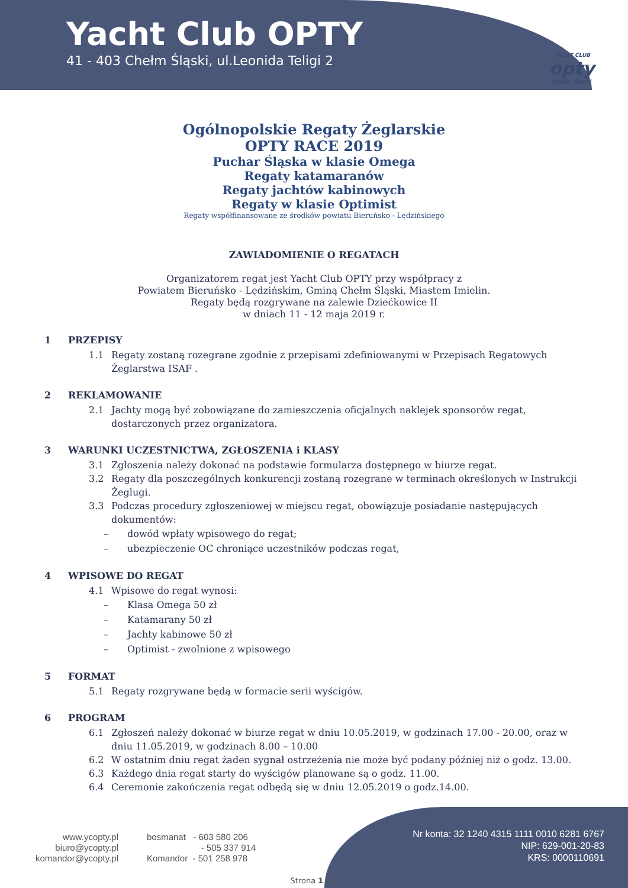Yacht Club OPTY
41 - 403 Chełm Śląski, ul.Leonida Teligi 2
YACHT CLUB
opty
Chełm Śląski
Ogólnopolskie Regaty Żeglarskie
OPTY RACE 2019
Puchar Śląska w klasie Omega
Regaty katamaranów
Regaty jachtów kabinowych
Regaty w klasie Optimist
Regaty współfinansowane ze środków powiatu Bieruńsko - Lędzińskiego
ZAWIADOMIENIE O REGATACH
Organizatorem regat jest Yacht Club OPTY przy współpracy z
Powiatem Bieruńsko - Lędzińskim, Gminą Chełm Śląski, Miastem Imielin.
Regaty będą rozgrywane na zalewie Dziećkowice II
w dniach 11 - 12 maja 2019 r.
1 PRZEPISY
1.1 Regaty zostaną rozegrane zgodnie z przepisami zdefiniowanymi w Przepisach Regatowych Żeglarstwa ISAF .
2 REKLAMOWANIE
2.1 Jachty mogą być zobowiązane do zamieszczenia oficjalnych naklejek sponsorów regat, dostarczonych przez organizatora.
3 WARUNKI UCZESTNICTWA, ZGŁOSZENIA i KLASY
3.1 Zgłoszenia należy dokonać na podstawie formularza dostępnego w biurze regat.
3.2 Regaty dla poszczególnych konkurencji zostaną rozegrane w terminach określonych w Instrukcji Żeglugi.
3.3 Podczas procedury zgłoszeniowej w miejscu regat, obowiązuje posiadanie następujących dokumentów:
– dowód wpłaty wpisowego do regat;
– ubezpieczenie OC chroniące uczestników podczas regat,
4 WPISOWE DO REGAT
4.1 Wpisowe do regat wynosi:
– Klasa Omega 50 zł
– Katamarany 50 zł
– Jachty kabinowe 50 zł
– Optimist - zwolnione z wpisowego
5 FORMAT
5.1 Regaty rozgrywane będą w formacie serii wyścigów.
6 PROGRAM
6.1 Zgłoszeń należy dokonać w biurze regat w dniu 10.05.2019, w godzinach 17.00 - 20.00, oraz w dniu 11.05.2019, w godzinach 8.00 – 10.00
6.2 W ostatnim dniu regat żaden sygnał ostrzeżenia nie może być podany później niż o godz. 13.00.
6.3 Każdego dnia regat starty do wyścigów planowane są o godz. 11.00.
6.4 Ceremonie zakończenia regat odbędą się w dniu 12.05.2019 o godz.14.00.
www.ycopty.pl
biuro@ycopty.pl
komandor@ycopty.pl
bosmanat - 603 580 206
- 505 337 914
Komandor - 501 258 978
Nr konta: 32 1240 4315 1111 0010 6281 6767
NIP: 629-001-20-83
KRS: 0000110691
Strona 1 z 2